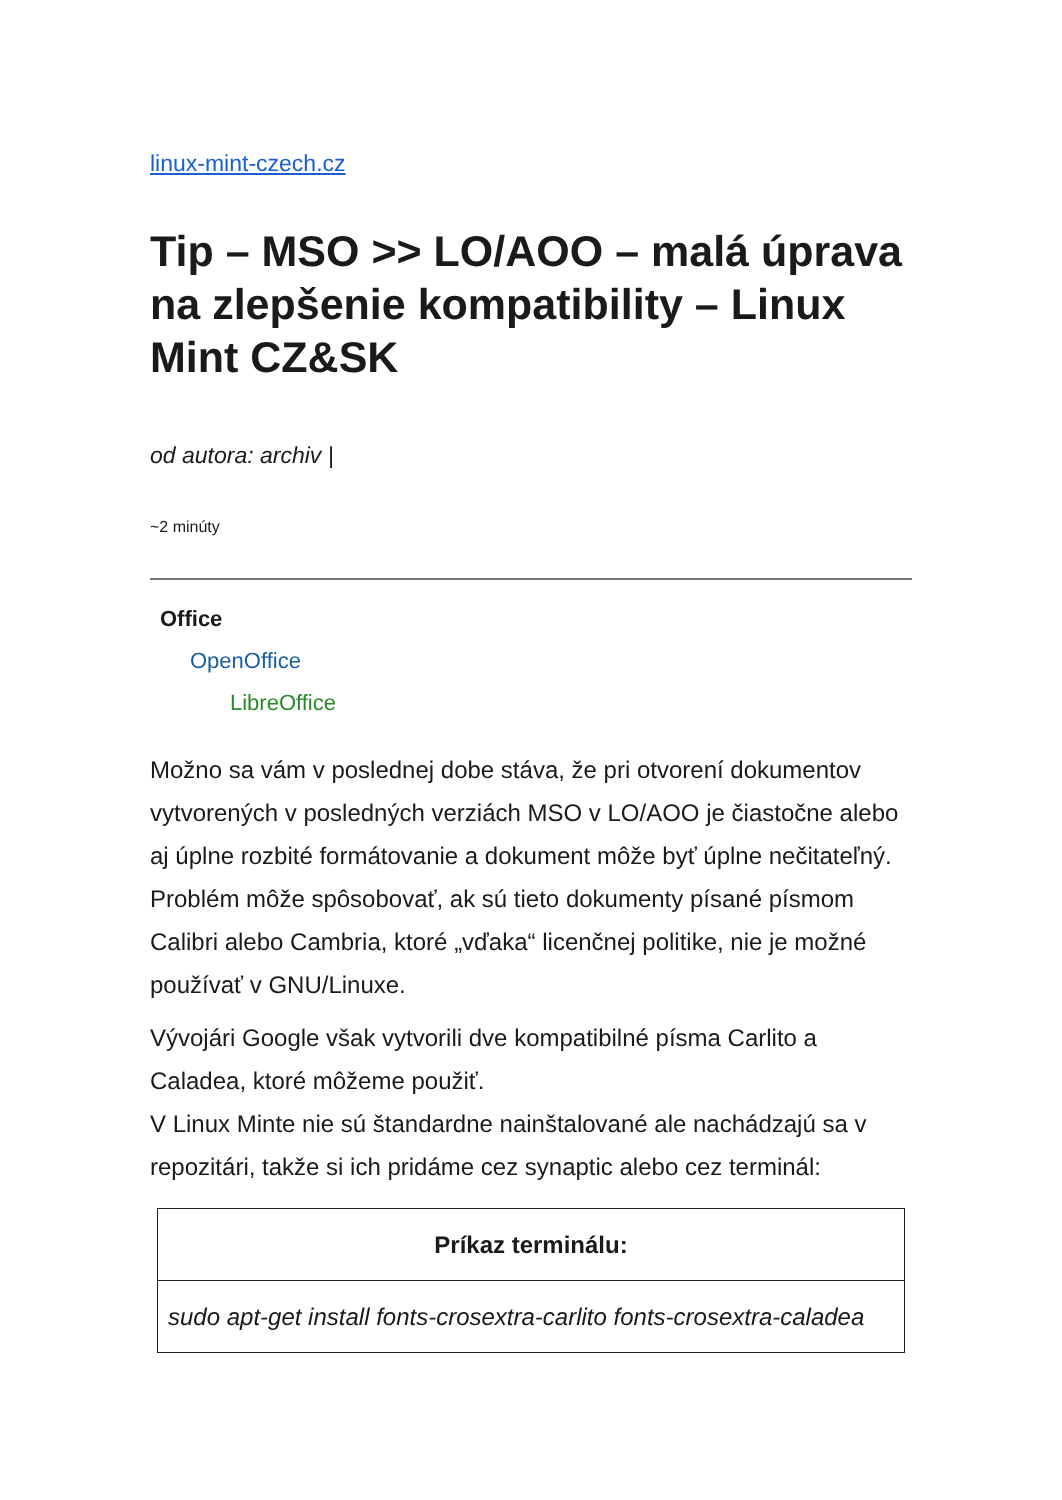linux-mint-czech.cz
Tip – MSO >> LO/AOO – malá úprava na zlepšenie kompatibility – Linux Mint CZ&SK
od autora: archiv |
~2 minúty
Office
OpenOffice
LibreOffice
Možno sa vám v poslednej dobe stáva, že pri otvorení dokumentov vytvorených v posledných verziách MSO v LO/AOO je čiastočne alebo aj úplne rozbité formátovanie a dokument môže byť úplne nečitateľný.
Problém môže spôsobovať, ak sú tieto dokumenty písané písmom Calibri alebo Cambria, ktoré „vďaka“ licenčnej politike, nie je možné používať v GNU/Linuxe.
Vývojári Google však vytvorili dve kompatibilné písma Carlito a Caladea, ktoré môžeme použiť.
V Linux Minte nie sú štandardne nainštalované ale nachádzajú sa v repozitári, takže si ich pridáme cez synaptic alebo cez terminál:
| Príkaz terminálu: |
| --- |
| sudo apt-get install fonts-crosextra-carlito fonts-crosextra-caladea |